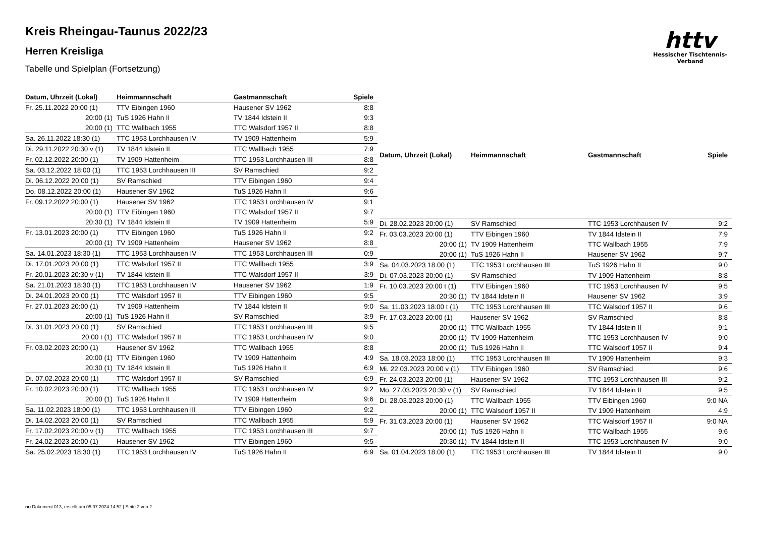Kreis Rheingau-Taunus 2022/23
Herren Kreisliga
Tabelle und Spielplan (Fortsetzung)
httv
Hessischer Tischtennis-Verband
| Datum, Uhrzeit (Lokal) | Heimmannschaft | Gastmannschaft | Spiele |
| --- | --- | --- | --- |
| Fr. 25.11.2022 20:00 (1) | TTV Eibingen 1960 | Hausener SV 1962 | 8:8 |
| 20:00 (1) | TuS 1926 Hahn II | TV 1844 Idstein II | 9:3 |
| 20:00 (1) | TTC Wallbach 1955 | TTC Walsdorf 1957 II | 8:8 |
| Sa. 26.11.2022 18:30 (1) | TTC 1953 Lorchhausen IV | TV 1909 Hattenheim | 5:9 |
| Di. 29.11.2022 20:30 v (1) | TV 1844 Idstein II | TTC Wallbach 1955 | 7:9 |
| Fr. 02.12.2022 20:00 (1) | TV 1909 Hattenheim | TTC 1953 Lorchhausen III | 8:8 |
| Sa. 03.12.2022 18:00 (1) | TTC 1953 Lorchhausen III | SV Ramschied | 9:2 |
| Di. 06.12.2022 20:00 (1) | SV Ramschied | TTV Eibingen 1960 | 9:4 |
| Do. 08.12.2022 20:00 (1) | Hausener SV 1962 | TuS 1926 Hahn II | 9:6 |
| Fr. 09.12.2022 20:00 (1) | Hausener SV 1962 | TTC 1953 Lorchhausen IV | 9:1 |
| 20:00 (1) | TTV Eibingen 1960 | TTC Walsdorf 1957 II | 9:7 |
| 20:30 (1) | TV 1844 Idstein II | TV 1909 Hattenheim | 5:9 |
| Fr. 13.01.2023 20:00 (1) | TTV Eibingen 1960 | TuS 1926 Hahn II | 9:2 |
| 20:00 (1) | TV 1909 Hattenheim | Hausener SV 1962 | 8:8 |
| Sa. 14.01.2023 18:30 (1) | TTC 1953 Lorchhausen IV | TTC 1953 Lorchhausen III | 0:9 |
| Di. 17.01.2023 20:00 (1) | TTC Walsdorf 1957 II | TTC Wallbach 1955 | 3:9 |
| Fr. 20.01.2023 20:30 v (1) | TV 1844 Idstein II | TTC Walsdorf 1957 II | 3:9 |
| Sa. 21.01.2023 18:30 (1) | TTC 1953 Lorchhausen IV | Hausener SV 1962 | 1:9 |
| Di. 24.01.2023 20:00 (1) | TTC Walsdorf 1957 II | TTV Eibingen 1960 | 9:5 |
| Fr. 27.01.2023 20:00 (1) | TV 1909 Hattenheim | TV 1844 Idstein II | 9:0 |
| 20:00 (1) | TuS 1926 Hahn II | SV Ramschied | 3:9 |
| Di. 31.01.2023 20:00 (1) | SV Ramschied | TTC 1953 Lorchhausen III | 9:5 |
| 20:00 t (1) | TTC Walsdorf 1957 II | TTC 1953 Lorchhausen IV | 9:0 |
| Fr. 03.02.2023 20:00 (1) | Hausener SV 1962 | TTC Wallbach 1955 | 8:8 |
| 20:00 (1) | TTV Eibingen 1960 | TV 1909 Hattenheim | 4:9 |
| 20:30 (1) | TV 1844 Idstein II | TuS 1926 Hahn II | 6:9 |
| Di. 07.02.2023 20:00 (1) | TTC Walsdorf 1957 II | SV Ramschied | 6:9 |
| Fr. 10.02.2023 20:00 (1) | TTC Wallbach 1955 | TTC 1953 Lorchhausen IV | 9:2 |
| 20:00 (1) | TuS 1926 Hahn II | TV 1909 Hattenheim | 9:6 |
| Sa. 11.02.2023 18:00 (1) | TTC 1953 Lorchhausen III | TTV Eibingen 1960 | 9:2 |
| Di. 14.02.2023 20:00 (1) | SV Ramschied | TTC Wallbach 1955 | 5:9 |
| Fr. 17.02.2023 20:00 v (1) | TTC Wallbach 1955 | TTC 1953 Lorchhausen III | 9:7 |
| Fr. 24.02.2023 20:00 (1) | Hausener SV 1962 | TTV Eibingen 1960 | 9:5 |
| Sa. 25.02.2023 18:30 (1) | TTC 1953 Lorchhausen IV | TuS 1926 Hahn II | 6:9 |
| Datum, Uhrzeit (Lokal) | Heimmannschaft | Gastmannschaft | Spiele |
| --- | --- | --- | --- |
| Di. 28.02.2023 20:00 (1) | SV Ramschied | TTC 1953 Lorchhausen IV | 9:2 |
| Fr. 03.03.2023 20:00 (1) | TTV Eibingen 1960 | TV 1844 Idstein II | 7:9 |
| 20:00 (1) | TV 1909 Hattenheim | TTC Wallbach 1955 | 7:9 |
| 20:00 (1) | TuS 1926 Hahn II | Hausener SV 1962 | 9:7 |
| Sa. 04.03.2023 18:00 (1) | TTC 1953 Lorchhausen III | TuS 1926 Hahn II | 9:0 |
| Di. 07.03.2023 20:00 (1) | SV Ramschied | TV 1909 Hattenheim | 8:8 |
| Fr. 10.03.2023 20:00 t (1) | TTV Eibingen 1960 | TTC 1953 Lorchhausen IV | 9:5 |
| 20:30 (1) | TV 1844 Idstein II | Hausener SV 1962 | 3:9 |
| Sa. 11.03.2023 18:00 t (1) | TTC 1953 Lorchhausen III | TTC Walsdorf 1957 II | 9:6 |
| Fr. 17.03.2023 20:00 (1) | Hausener SV 1962 | SV Ramschied | 8:8 |
| 20:00 (1) | TTC Wallbach 1955 | TV 1844 Idstein II | 9:1 |
| 20:00 (1) | TV 1909 Hattenheim | TTC 1953 Lorchhausen IV | 9:0 |
| 20:00 (1) | TuS 1926 Hahn II | TTC Walsdorf 1957 II | 9:4 |
| Sa. 18.03.2023 18:00 (1) | TTC 1953 Lorchhausen III | TV 1909 Hattenheim | 9:3 |
| Mi. 22.03.2023 20:00 v (1) | TTV Eibingen 1960 | SV Ramschied | 9:6 |
| Fr. 24.03.2023 20:00 (1) | Hausener SV 1962 | TTC 1953 Lorchhausen III | 9:2 |
| Mo. 27.03.2023 20:30 v (1) | SV Ramschied | TV 1844 Idstein II | 9:5 |
| Di. 28.03.2023 20:00 (1) | TTC Wallbach 1955 | TTV Eibingen 1960 | 9:0 NA |
| 20:00 (1) | TTC Walsdorf 1957 II | TV 1909 Hattenheim | 4:9 |
| Fr. 31.03.2023 20:00 (1) | Hausener SV 1962 | TTC Walsdorf 1957 II | 9:0 NA |
| 20:00 (1) | TuS 1926 Hahn II | TTC Wallbach 1955 | 9:6 |
| 20:30 (1) | TV 1844 Idstein II | TTC 1953 Lorchhausen IV | 9:0 |
| Sa. 01.04.2023 18:00 (1) | TTC 1953 Lorchhausen III | TV 1844 Idstein II | 9:0 |
nu.Dokument 013, erstellt am 05.07.2024 14:52 | Seite 2 von 2